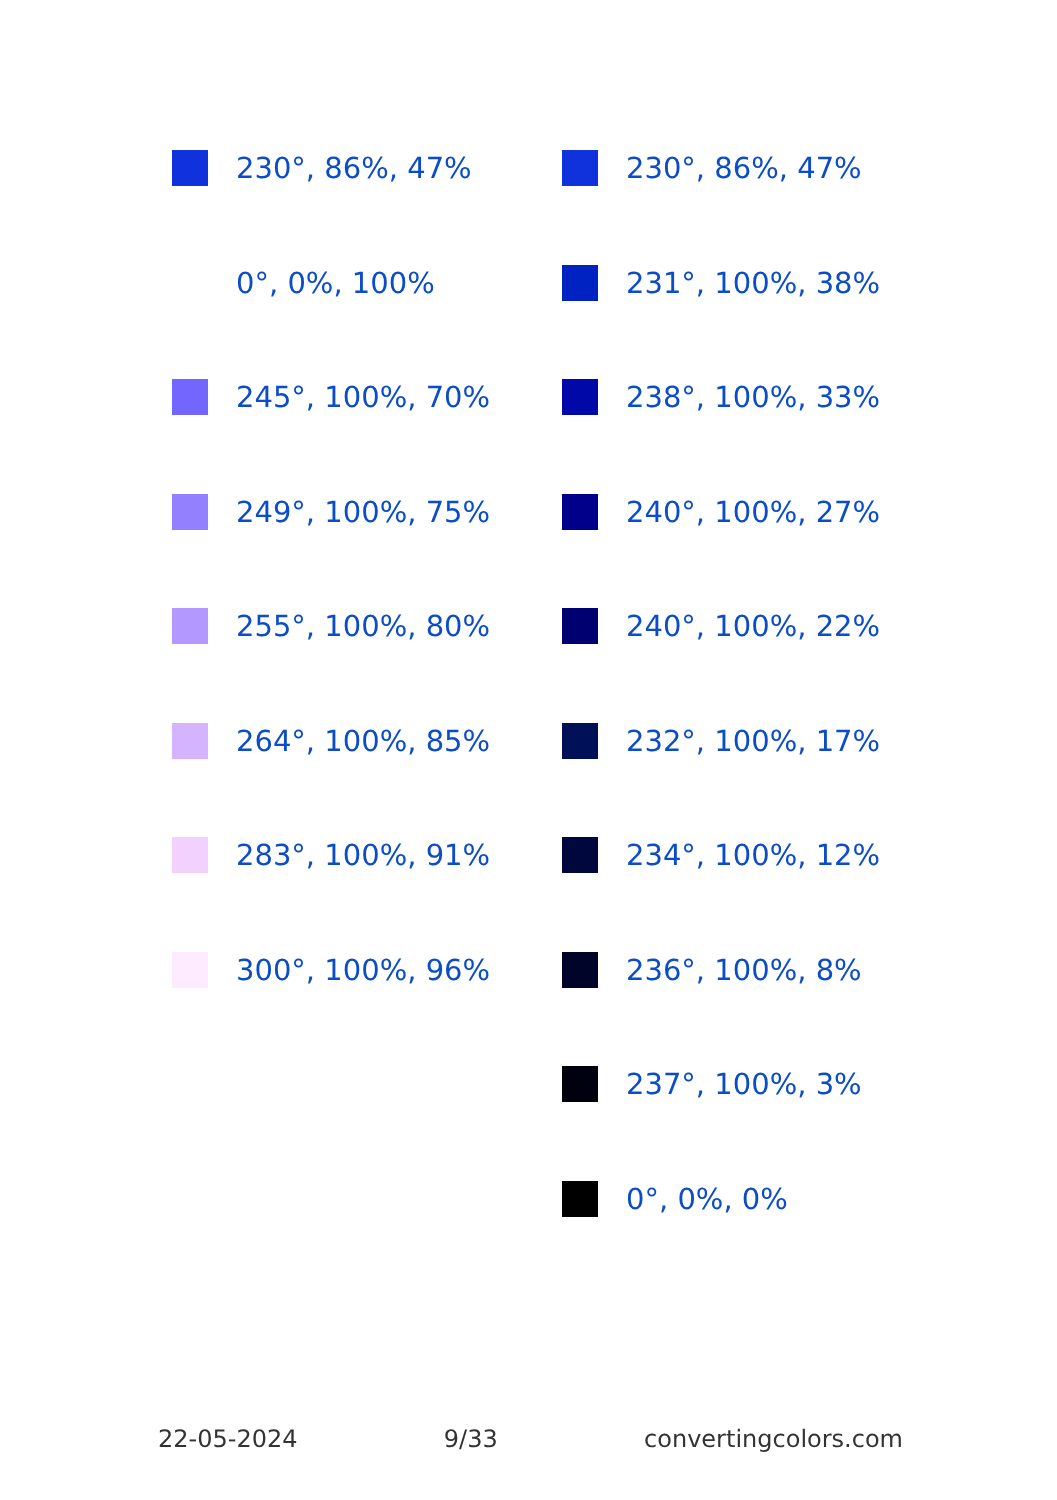230°, 86%, 47%
0°, 0%, 100%
245°, 100%, 70%
249°, 100%, 75%
255°, 100%, 80%
264°, 100%, 85%
283°, 100%, 91%
300°, 100%, 96%
230°, 86%, 47%
231°, 100%, 38%
238°, 100%, 33%
240°, 100%, 27%
240°, 100%, 22%
232°, 100%, 17%
234°, 100%, 12%
236°, 100%, 8%
237°, 100%, 3%
0°, 0%, 0%
22-05-2024 9/33 convertingcolors.com